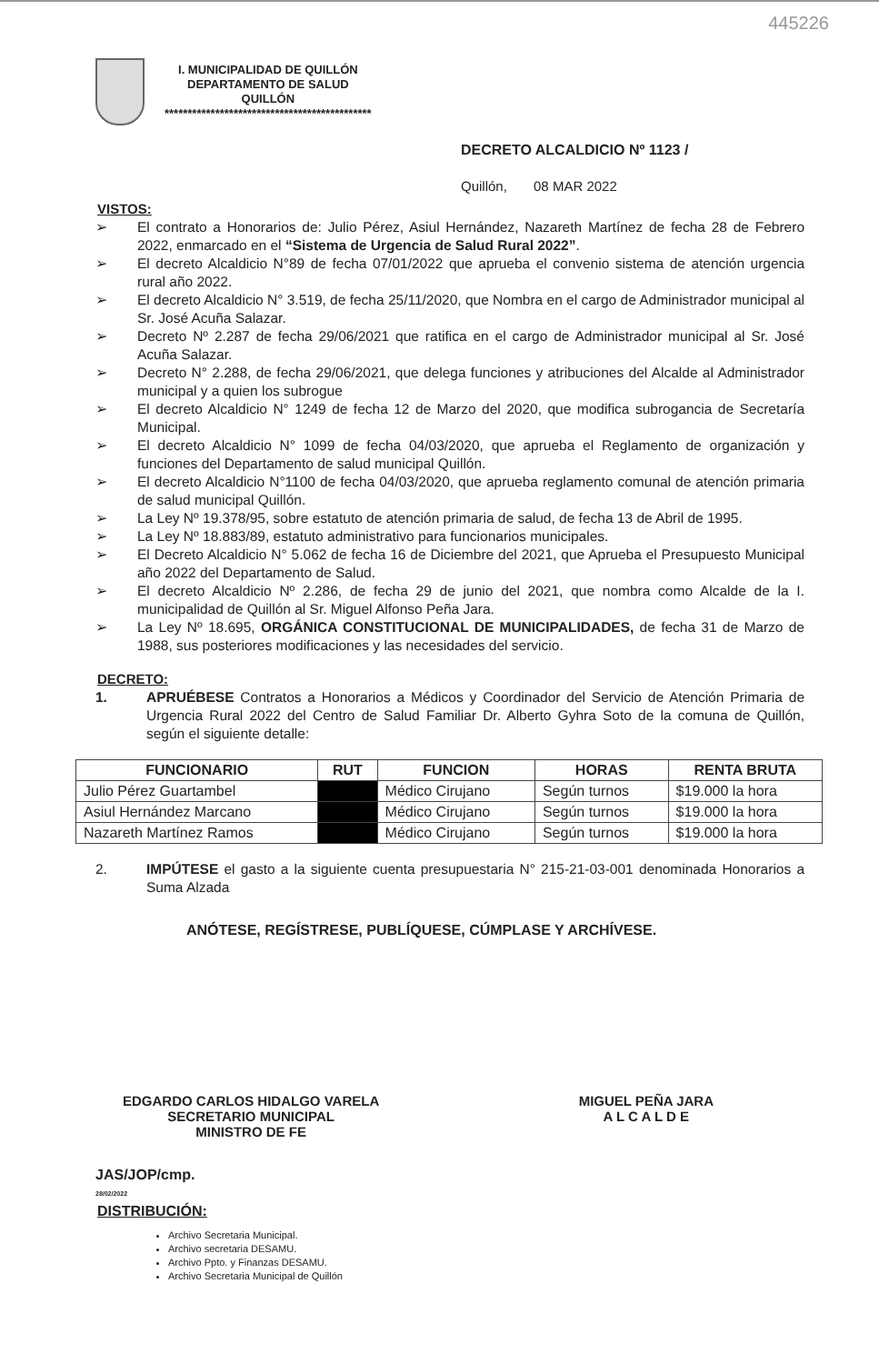445226
I. MUNICIPALIDAD DE QUILLÓN
DEPARTAMENTO DE SALUD
QUILLÓN
*********************************************
DECRETO ALCALDICIO Nº 1123 /
Quillón, 08 MAR 2022
VISTOS:
➢ El contrato a Honorarios de: Julio Pérez, Asiul Hernández, Nazareth Martínez de fecha 28 de Febrero 2022, enmarcado en el “Sistema de Urgencia de Salud Rural 2022”.
➢ El decreto Alcaldicio N°89 de fecha 07/01/2022 que aprueba el convenio sistema de atención urgencia rural año 2022.
➢ El decreto Alcaldicio N° 3.519, de fecha 25/11/2020, que Nombra en el cargo de Administrador municipal al Sr. José Acuña Salazar.
➢ Decreto Nº 2.287 de fecha 29/06/2021 que ratifica en el cargo de Administrador municipal al Sr. José Acuña Salazar.
➢ Decreto N° 2.288, de fecha 29/06/2021, que delega funciones y atribuciones del Alcalde al Administrador municipal y a quien los subrogue
➢ El decreto Alcaldicio N° 1249 de fecha 12 de Marzo del 2020, que modifica subrogancia de Secretaría Municipal.
➢ El decreto Alcaldicio N° 1099 de fecha 04/03/2020, que aprueba el Reglamento de organización y funciones del Departamento de salud municipal Quillón.
➢ El decreto Alcaldicio N°1100 de fecha 04/03/2020, que aprueba reglamento comunal de atención primaria de salud municipal Quillón.
➢ La Ley Nº 19.378/95, sobre estatuto de atención primaria de salud, de fecha 13 de Abril de 1995.
➢ La Ley Nº 18.883/89, estatuto administrativo para funcionarios municipales.
➢ El Decreto Alcaldicio N° 5.062 de fecha 16 de Diciembre del 2021, que Aprueba el Presupuesto Municipal año 2022 del Departamento de Salud.
➢ El decreto Alcaldicio Nº 2.286, de fecha 29 de junio del 2021, que nombra como Alcalde de la I. municipalidad de Quillón al Sr. Miguel Alfonso Peña Jara.
➢ La Ley Nº 18.695, ORGÁNICA CONSTITUCIONAL DE MUNICIPALIDADES, de fecha 31 de Marzo de 1988, sus posteriores modificaciones y las necesidades del servicio.
DECRETO:
1. APRUÉBESE Contratos a Honorarios a Médicos y Coordinador del Servicio de Atención Primaria de Urgencia Rural 2022 del Centro de Salud Familiar Dr. Alberto Gyhra Soto de la comuna de Quillón, según el siguiente detalle:
| FUNCIONARIO | RUT | FUNCION | HORAS | RENTA BRUTA |
| --- | --- | --- | --- | --- |
| Julio Pérez Guartambel | | Médico Cirujano | Según turnos | $19.000 la hora |
| Asiul Hernández Marcano | | Médico Cirujano | Según turnos | $19.000 la hora |
| Nazareth Martínez Ramos | | Médico Cirujano | Según turnos | $19.000 la hora |
2. IMPÚTESE el gasto a la siguiente cuenta presupuestaria N° 215-21-03-001 denominada Honorarios a Suma Alzada
ANÓTESE, REGÍSTRESE, PUBLÍQUESE, CÚMPLASE Y ARCHÍVESE.
EDGARDO CARLOS HIDALGO VARELA
SECRETARIO MUNICIPAL
MINISTRO DE FE
MIGUEL PEÑA JARA
A L C A L D E
JAS/JOP/cmp.
28/02/2022
DISTRIBUCIÓN:
Archivo Secretaria Municipal.
Archivo secretaria DESAMU.
Archivo Ppto. y Finanzas DESAMU.
Archivo Secretaria Municipal de Quillón